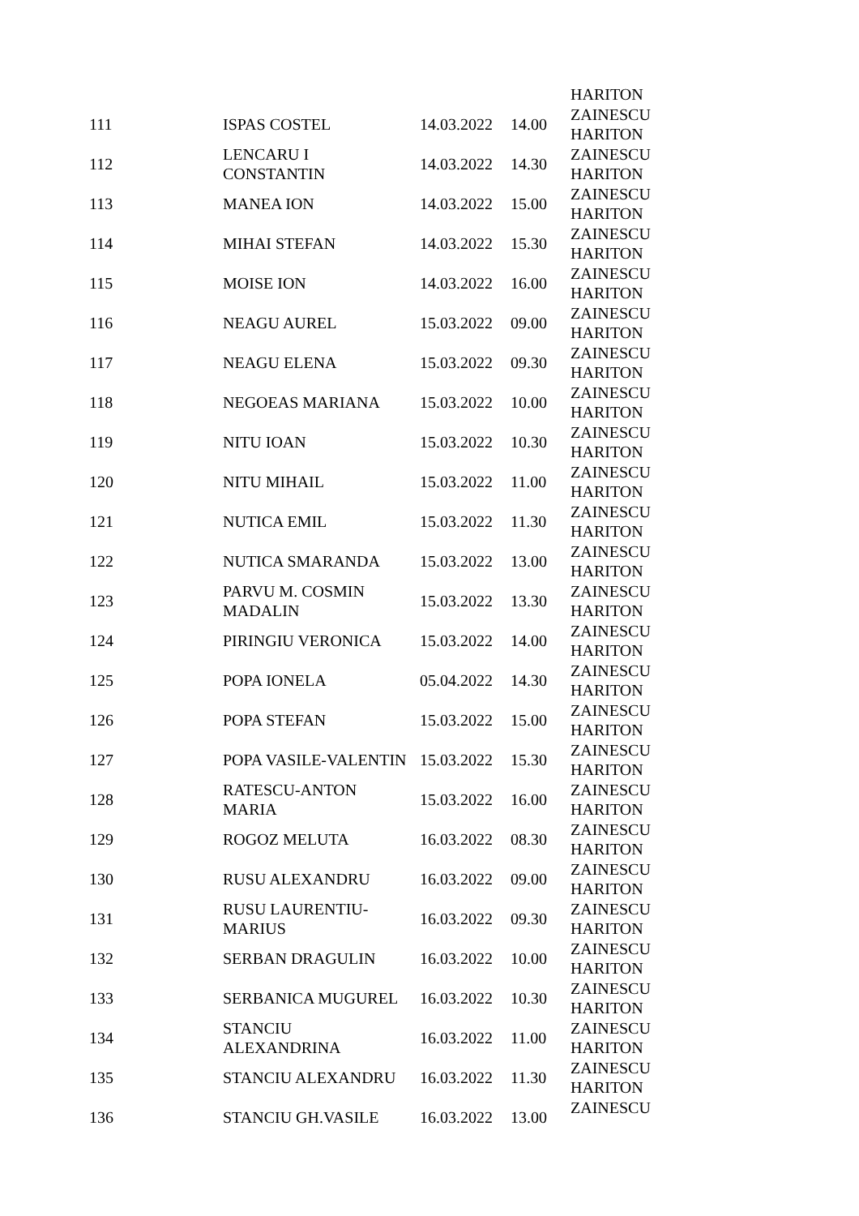| | | | | HARITON |
| 111 | ISPAS COSTEL | 14.03.2022 | 14.00 | ZAINESCU HARITON |
| 112 | LENCARU I CONSTANTIN | 14.03.2022 | 14.30 | ZAINESCU HARITON |
| 113 | MANEA ION | 14.03.2022 | 15.00 | ZAINESCU HARITON |
| 114 | MIHAI STEFAN | 14.03.2022 | 15.30 | ZAINESCU HARITON |
| 115 | MOISE ION | 14.03.2022 | 16.00 | ZAINESCU HARITON |
| 116 | NEAGU AUREL | 15.03.2022 | 09.00 | ZAINESCU HARITON |
| 117 | NEAGU ELENA | 15.03.2022 | 09.30 | ZAINESCU HARITON |
| 118 | NEGOEAS MARIANA | 15.03.2022 | 10.00 | ZAINESCU HARITON |
| 119 | NITU IOAN | 15.03.2022 | 10.30 | ZAINESCU HARITON |
| 120 | NITU MIHAIL | 15.03.2022 | 11.00 | ZAINESCU HARITON |
| 121 | NUTICA EMIL | 15.03.2022 | 11.30 | ZAINESCU HARITON |
| 122 | NUTICA SMARANDA | 15.03.2022 | 13.00 | ZAINESCU HARITON |
| 123 | PARVU M. COSMIN MADALIN | 15.03.2022 | 13.30 | ZAINESCU HARITON |
| 124 | PIRINGIU VERONICA | 15.03.2022 | 14.00 | ZAINESCU HARITON |
| 125 | POPA IONELA | 05.04.2022 | 14.30 | ZAINESCU HARITON |
| 126 | POPA STEFAN | 15.03.2022 | 15.00 | ZAINESCU HARITON |
| 127 | POPA VASILE-VALENTIN | 15.03.2022 | 15.30 | ZAINESCU HARITON |
| 128 | RATESCU-ANTON MARIA | 15.03.2022 | 16.00 | ZAINESCU HARITON |
| 129 | ROGOZ MELUTA | 16.03.2022 | 08.30 | ZAINESCU HARITON |
| 130 | RUSU ALEXANDRU | 16.03.2022 | 09.00 | ZAINESCU HARITON |
| 131 | RUSU LAURENTIU- MARIUS | 16.03.2022 | 09.30 | ZAINESCU HARITON |
| 132 | SERBAN DRAGULIN | 16.03.2022 | 10.00 | ZAINESCU HARITON |
| 133 | SERBANICA MUGUREL | 16.03.2022 | 10.30 | ZAINESCU HARITON |
| 134 | STANCIU ALEXANDRINA | 16.03.2022 | 11.00 | ZAINESCU HARITON |
| 135 | STANCIU ALEXANDRU | 16.03.2022 | 11.30 | ZAINESCU HARITON |
| 136 | STANCIU GH.VASILE | 16.03.2022 | 13.00 | ZAINESCU |